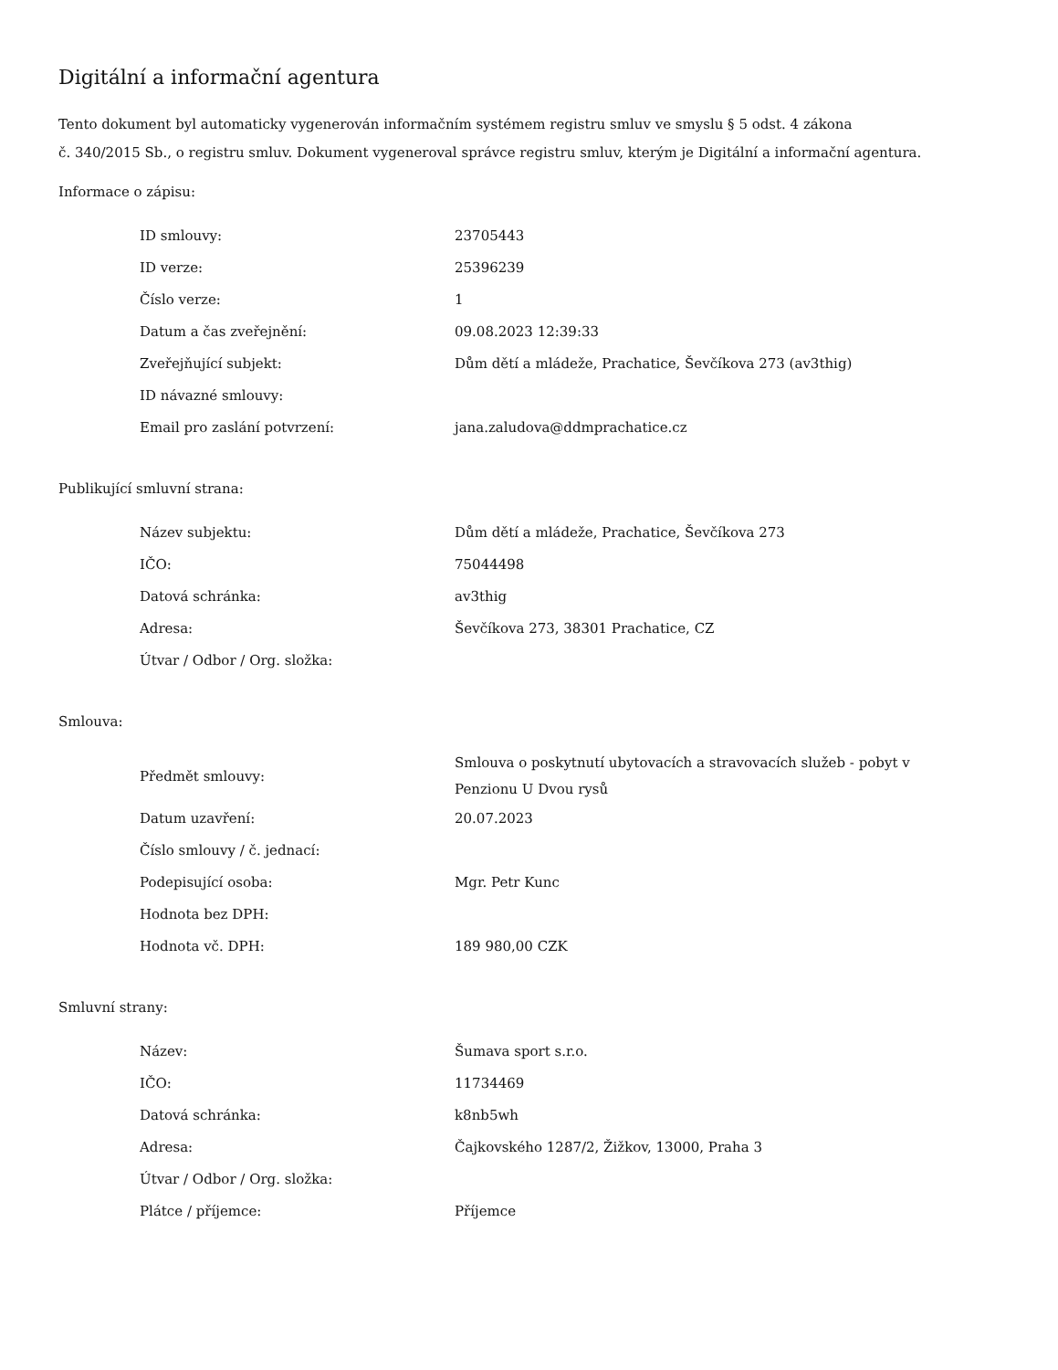Digitální a informační agentura
Tento dokument byl automaticky vygenerován informačním systémem registru smluv ve smyslu § 5 odst. 4 zákona
č. 340/2015 Sb., o registru smluv. Dokument vygeneroval správce registru smluv, kterým je Digitální a informační agentura.
Informace o zápisu:
| ID smlouvy: | 23705443 |
| ID verze: | 25396239 |
| Číslo verze: | 1 |
| Datum a čas zveřejnění: | 09.08.2023 12:39:33 |
| Zveřejňující subjekt: | Dům dětí a mládeže, Prachatice, Ševčíkova 273 (av3thig) |
| ID návazné smlouvy: | |
| Email pro zaslání potvrzení: | jana.zaludova@ddmprachatice.cz |
Publikující smluvní strana:
| Název subjektu: | Dům dětí a mládeže, Prachatice, Ševčíkova 273 |
| IČO: | 75044498 |
| Datová schránka: | av3thig |
| Adresa: | Ševčíkova 273, 38301 Prachatice, CZ |
| Útvar / Odbor / Org. složka: | |
Smlouva:
| Předmět smlouvy: | Smlouva o poskytnutí ubytovacích a stravovacích služeb - pobyt v Penzionu U Dvou rysů |
| Datum uzavření: | 20.07.2023 |
| Číslo smlouvy / č. jednací: | |
| Podepisující osoba: | Mgr. Petr Kunc |
| Hodnota bez DPH: | |
| Hodnota vč. DPH: | 189 980,00 CZK |
Smluvní strany:
| Název: | Šumava sport s.r.o. |
| IČO: | 11734469 |
| Datová schránka: | k8nb5wh |
| Adresa: | Čajkovského 1287/2, Žižkov, 13000, Praha 3 |
| Útvar / Odbor / Org. složka: | |
| Plátce / příjemce: | Příjemce |